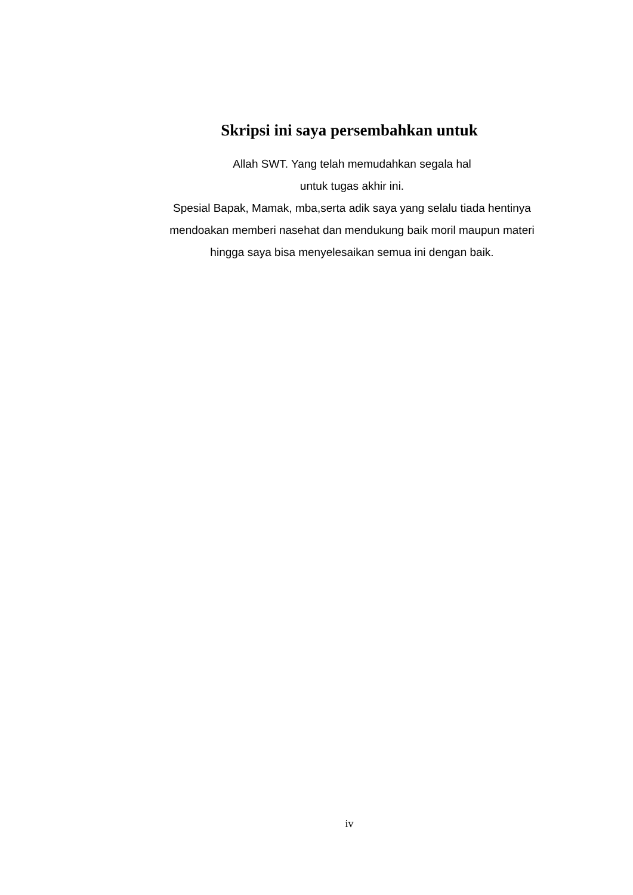Skripsi ini saya persembahkan untuk
Allah SWT. Yang telah memudahkan segala hal
untuk tugas akhir ini.
Spesial Bapak, Mamak, mba,serta adik saya yang selalu tiada hentinya mendoakan memberi nasehat dan mendukung baik moril maupun materi hingga saya bisa menyelesaikan semua ini dengan baik.
iv